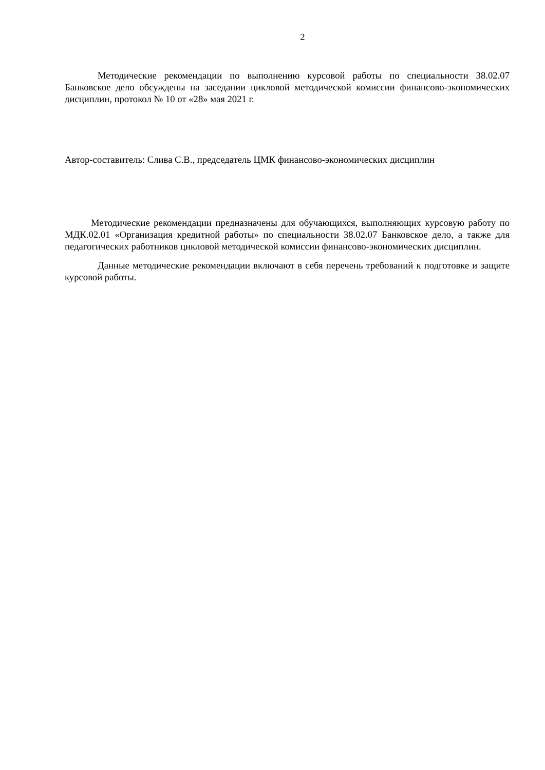2
Методические рекомендации по выполнению курсовой работы по специальности 38.02.07 Банковское дело обсуждены на заседании цикловой методической комиссии финансово-экономических дисциплин, протокол № 10 от «28» мая 2021 г.
Автор-составитель: Слива С.В., председатель ЦМК финансово-экономических дисциплин
Методические рекомендации предназначены для обучающихся, выполняющих курсовую работу по МДК.02.01 «Организация кредитной работы» по специальности 38.02.07 Банковское дело, а также для педагогических работников цикловой методической комиссии финансово-экономических дисциплин.
Данные методические рекомендации включают в себя перечень требований к подготовке и защите курсовой работы.